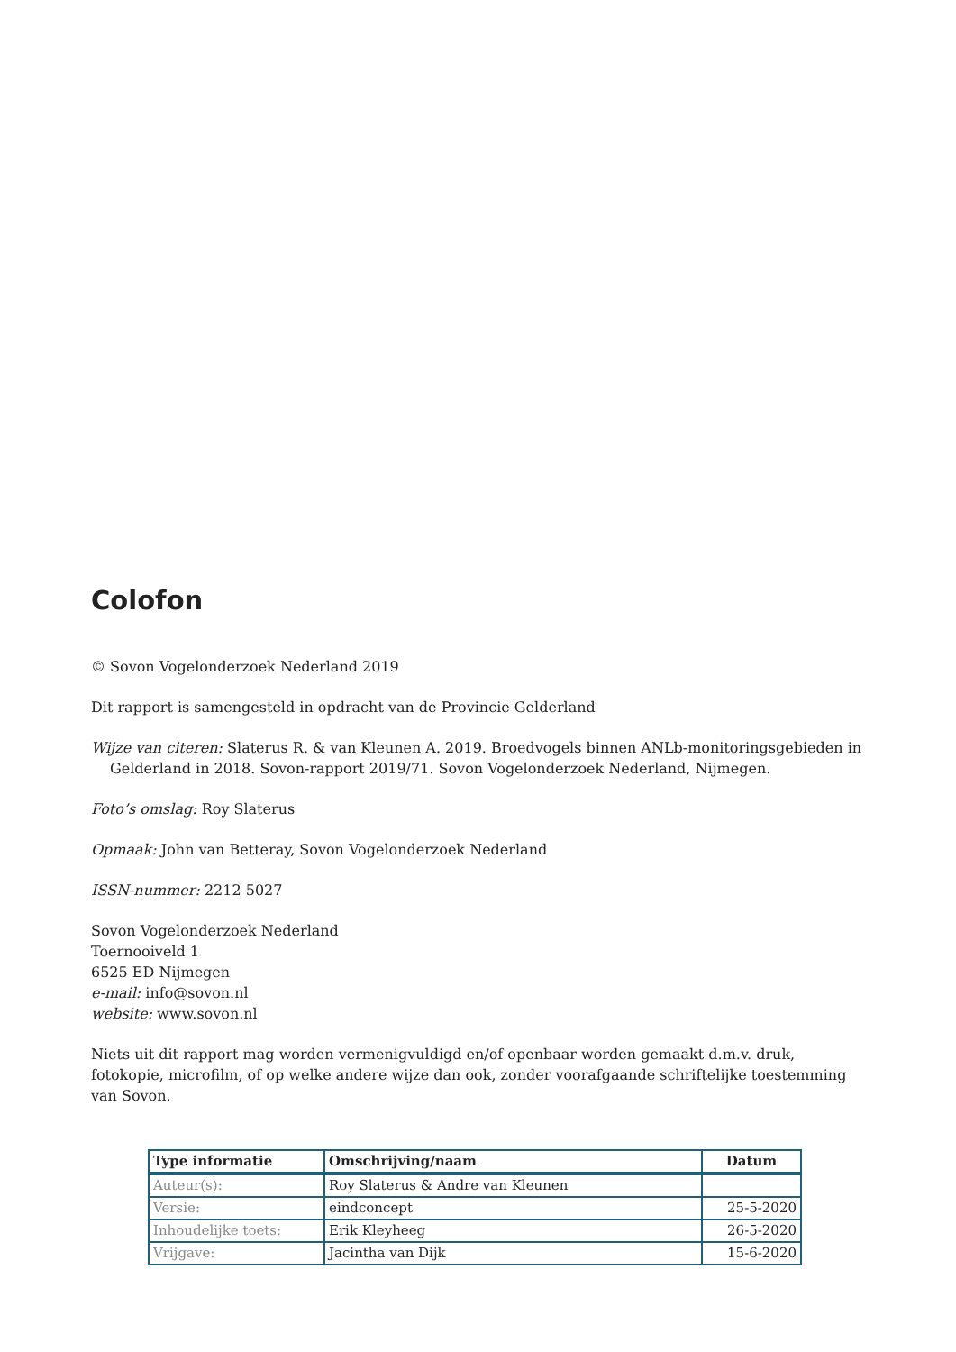Colofon
© Sovon Vogelonderzoek Nederland 2019
Dit rapport is samengesteld in opdracht van de Provincie Gelderland
Wijze van citeren: Slaterus R. & van Kleunen A. 2019. Broedvogels binnen ANLb-monitoringsgebieden in Gelderland in 2018. Sovon-rapport 2019/71. Sovon Vogelonderzoek Nederland, Nijmegen.
Foto’s omslag: Roy Slaterus
Opmaak: John van Betteray, Sovon Vogelonderzoek Nederland
ISSN-nummer: 2212 5027
Sovon Vogelonderzoek Nederland
Toernooiveld 1
6525 ED Nijmegen
e-mail: info@sovon.nl
website: www.sovon.nl
Niets uit dit rapport mag worden vermenigvuldigd en/of openbaar worden gemaakt d.m.v. druk, fotokopie, microfilm, of op welke andere wijze dan ook, zonder voorafgaande schriftelijke toestemming van Sovon.
| Type informatie | Omschrijving/naam | Datum |
| --- | --- | --- |
| Auteur(s): | Roy Slaterus & Andre van Kleunen | |
| Versie: | eindconcept | 25-5-2020 |
| Inhoudelijke toets: | Erik Kleyheeg | 26-5-2020 |
| Vrijgave: | Jacintha van Dijk | 15-6-2020 |